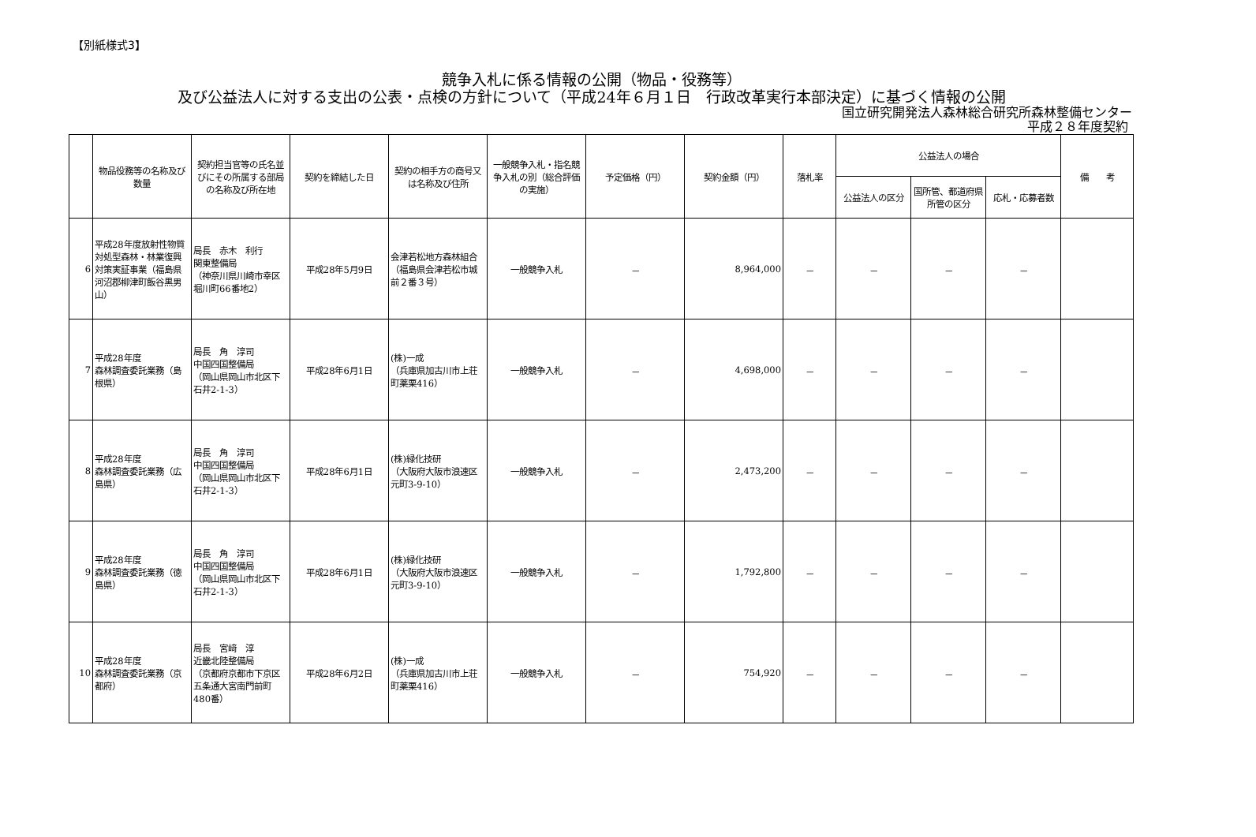【別紙様式3】
競争入札に係る情報の公開（物品・役務等）
及び公益法人に対する支出の公表・点検の方針について（平成24年６月１日　行政改革実行本部決定）に基づく情報の公開
国立研究開発法人森林総合研究所森林整備センター
平成２８年度契約
| | 物品役務等の名称及び数量 | 契約担当官等の氏名並びにその所属する部局の名称及び所在地 | 契約を締結した日 | 契約の相手方の商号又は名称及び住所 | 一般競争入札・指名競争入札の別（総合評価の実施） | 予定価格（円） | 契約金額（円） | 落札率 | 公益法人の場合 | | | 備 考 |
| --- | --- | --- | --- | --- | --- | --- | --- | --- | --- | --- | --- | --- |
| | | | | | | | | | 公益法人の区分 | 国所管、都道府県所管の区分 | 応札・応募者数 | |
| 6 | 平成28年度放射性物質対処型森林・林業復興対策実証事業（福島県河沼郡柳津町飯谷黒男山） | 局長 赤木 利行 関東整備局 （神奈川県川崎市幸区堀川町66番地2） | 平成28年5月9日 | 会津若松地方森林組合 （福島県会津若松市城前２番３号） | 一般競争入札 | － | 8,964,000 | － | － | － | － | |
| 7 | 平成28年度 森林調査委託業務（島根県） | 局長 角 淳司 中国四国整備局 （岡山県岡山市北区下石井2-1-3） | 平成28年6月1日 | (株)一成 （兵庫県加古川市上荘町薬栗416） | 一般競争入札 | － | 4,698,000 | － | － | － | － | |
| 8 | 平成28年度 森林調査委託業務（広島県） | 局長 角 淳司 中国四国整備局 （岡山県岡山市北区下石井2-1-3） | 平成28年6月1日 | (株)緑化技研 （大阪府大阪市浪速区元町3-9-10） | 一般競争入札 | － | 2,473,200 | － | － | － | － | |
| 9 | 平成28年度 森林調査委託業務（徳島県） | 局長 角 淳司 中国四国整備局 （岡山県岡山市北区下石井2-1-3） | 平成28年6月1日 | (株)緑化技研 （大阪府大阪市浪速区元町3-9-10） | 一般競争入札 | － | 1,792,800 | － | － | － | － | |
| 10 | 平成28年度 森林調査委託業務（京都府） | 局長 宮﨑 淳 近畿北陸整備局 （京都府京都市下京区五条通大宮南門前町480番） | 平成28年6月2日 | (株)一成 （兵庫県加古川市上荘町薬栗416） | 一般競争入札 | － | 754,920 | － | － | － | － | |